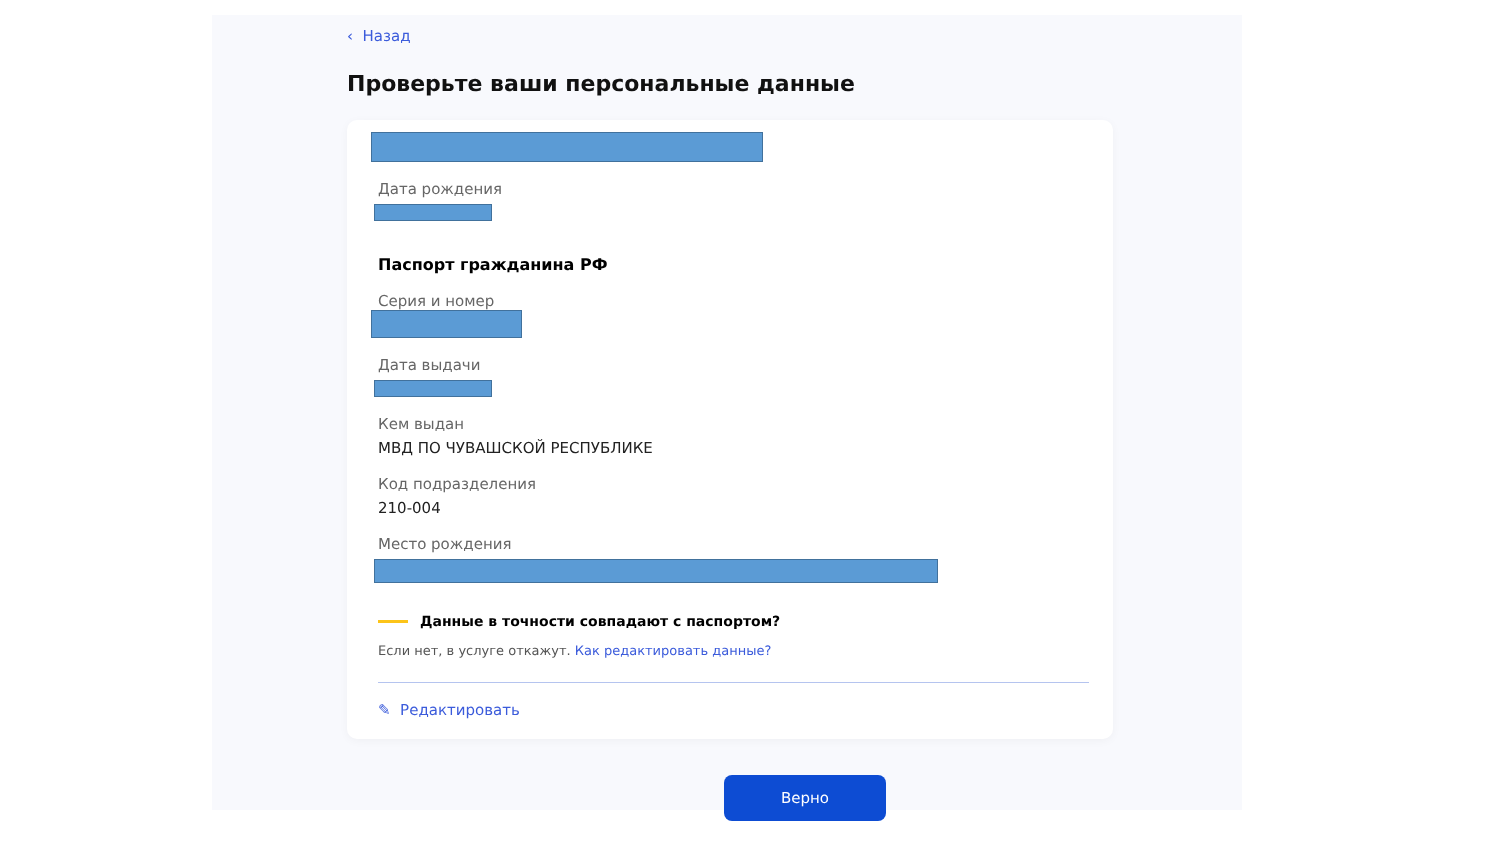‹ Назад
Проверьте ваши персональные данные
Дата рождения
Паспорт гражданина РФ
Серия и номер
Дата выдачи
Кем выдан
МВД ПО ЧУВАШСКОЙ РЕСПУБЛИКЕ
Код подразделения
210-004
Место рождения
Данные в точности совпадают с паспортом?
Если нет, в услуге откажут. Как редактировать данные?
✎ Редактировать
Верно